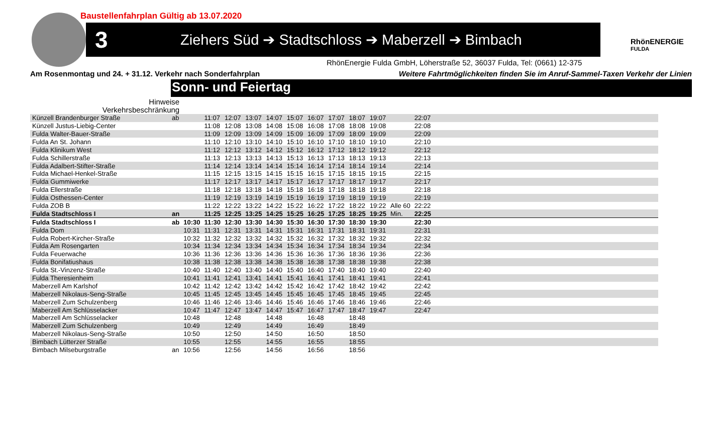Baustellenfahrplan Gültig ab 13.07.2020
3
Ziehers Süd ➔ Stadtschloss ➔ Maberzell ➔ Bimbach
RhönENERGIE
FULDA
RhönEnergie Fulda GmbH, Löherstraße 52, 36037 Fulda, Tel: (0661) 12-375
Am Rosenmontag und 24. + 31.12. Verkehr nach Sonderfahrplan
Weitere Fahrtmöglichkeiten finden Sie im Anruf-Sammel-Taxen Verkehr der Linien
Sonn- und Feiertag
| Hinweise | | | | | | | | | | | | | | |
| Verkehrsbeschränkung | | | | | | | | | | | | | | |
| Künzell Brandenburger Straße | ab | | 11:07 | 12:07 | 13:07 | 14:07 | 15:07 | 16:07 | 17:07 | 18:07 | 19:07 | | 22:07 | |
| Künzell Justus-Liebig-Center | | | 11:08 | 12:08 | 13:08 | 14:08 | 15:08 | 16:08 | 17:08 | 18:08 | 19:08 | | 22:08 | |
| Fulda Walter-Bauer-Straße | | | 11:09 | 12:09 | 13:09 | 14:09 | 15:09 | 16:09 | 17:09 | 18:09 | 19:09 | | 22:09 | |
| Fulda An St. Johann | | | 11:10 | 12:10 | 13:10 | 14:10 | 15:10 | 16:10 | 17:10 | 18:10 | 19:10 | | 22:10 | |
| Fulda Klinikum West | | | 11:12 | 12:12 | 13:12 | 14:12 | 15:12 | 16:12 | 17:12 | 18:12 | 19:12 | | 22:12 | |
| Fulda Schillerstraße | | | 11:13 | 12:13 | 13:13 | 14:13 | 15:13 | 16:13 | 17:13 | 18:13 | 19:13 | | 22:13 | |
| Fulda Adalbert-Stifter-Straße | | | 11:14 | 12:14 | 13:14 | 14:14 | 15:14 | 16:14 | 17:14 | 18:14 | 19:14 | | 22:14 | |
| Fulda Michael-Henkel-Straße | | | 11:15 | 12:15 | 13:15 | 14:15 | 15:15 | 16:15 | 17:15 | 18:15 | 19:15 | | 22:15 | |
| Fulda Gummiwerke | | | 11:17 | 12:17 | 13:17 | 14:17 | 15:17 | 16:17 | 17:17 | 18:17 | 19:17 | | 22:17 | |
| Fulda Ellerstraße | | | 11:18 | 12:18 | 13:18 | 14:18 | 15:18 | 16:18 | 17:18 | 18:18 | 19:18 | | 22:18 | |
| Fulda Osthessen-Center | | | 11:19 | 12:19 | 13:19 | 14:19 | 15:19 | 16:19 | 17:19 | 18:19 | 19:19 | | 22:19 | |
| Fulda ZOB B | | | 11:22 | 12:22 | 13:22 | 14:22 | 15:22 | 16:22 | 17:22 | 18:22 | 19:22 | Alle 60 | 22:22 | |
| Fulda Stadtschloss I | an | | 11:25 | 12:25 | 13:25 | 14:25 | 15:25 | 16:25 | 17:25 | 18:25 | 19:25 | Min. | 22:25 | |
| Fulda Stadtschloss I | ab | 10:30 | 11:30 | 12:30 | 13:30 | 14:30 | 15:30 | 16:30 | 17:30 | 18:30 | 19:30 | | 22:30 | |
| Fulda Dom | | 10:31 | 11:31 | 12:31 | 13:31 | 14:31 | 15:31 | 16:31 | 17:31 | 18:31 | 19:31 | | 22:31 | |
| Fulda Robert-Kircher-Straße | | 10:32 | 11:32 | 12:32 | 13:32 | 14:32 | 15:32 | 16:32 | 17:32 | 18:32 | 19:32 | | 22:32 | |
| Fulda Am Rosengarten | | 10:34 | 11:34 | 12:34 | 13:34 | 14:34 | 15:34 | 16:34 | 17:34 | 18:34 | 19:34 | | 22:34 | |
| Fulda Feuerwache | | 10:36 | 11:36 | 12:36 | 13:36 | 14:36 | 15:36 | 16:36 | 17:36 | 18:36 | 19:36 | | 22:36 | |
| Fulda Bonifatiushaus | | 10:38 | 11:38 | 12:38 | 13:38 | 14:38 | 15:38 | 16:38 | 17:38 | 18:38 | 19:38 | | 22:38 | |
| Fulda St.-Vinzenz-Straße | | 10:40 | 11:40 | 12:40 | 13:40 | 14:40 | 15:40 | 16:40 | 17:40 | 18:40 | 19:40 | | 22:40 | |
| Fulda Theresienheim | | 10:41 | 11:41 | 12:41 | 13:41 | 14:41 | 15:41 | 16:41 | 17:41 | 18:41 | 19:41 | | 22:41 | |
| Maberzell Am Karlshof | | 10:42 | 11:42 | 12:42 | 13:42 | 14:42 | 15:42 | 16:42 | 17:42 | 18:42 | 19:42 | | 22:42 | |
| Maberzell Nikolaus-Seng-Straße | | 10:45 | 11:45 | 12:45 | 13:45 | 14:45 | 15:45 | 16:45 | 17:45 | 18:45 | 19:45 | | 22:45 | |
| Maberzell Zum Schulzenberg | | 10:46 | 11:46 | 12:46 | 13:46 | 14:46 | 15:46 | 16:46 | 17:46 | 18:46 | 19:46 | | 22:46 | |
| Maberzell Am Schlüsselacker | | 10:47 | 11:47 | 12:47 | 13:47 | 14:47 | 15:47 | 16:47 | 17:47 | 18:47 | 19:47 | | 22:47 | |
| Maberzell Am Schlüsselacker | | 10:48 | | 12:48 | | 14:48 | | 16:48 | | 18:48 | | | | |
| Maberzell Zum Schulzenberg | | 10:49 | | 12:49 | | 14:49 | | 16:49 | | 18:49 | | | | |
| Maberzell Nikolaus-Seng-Straße | | 10:50 | | 12:50 | | 14:50 | | 16:50 | | 18:50 | | | | |
| Bimbach Lütterzer Straße | | 10:55 | | 12:55 | | 14:55 | | 16:55 | | 18:55 | | | | |
| Bimbach Milseburgstraße | an | 10:56 | | 12:56 | | 14:56 | | 16:56 | | 18:56 | | | | |